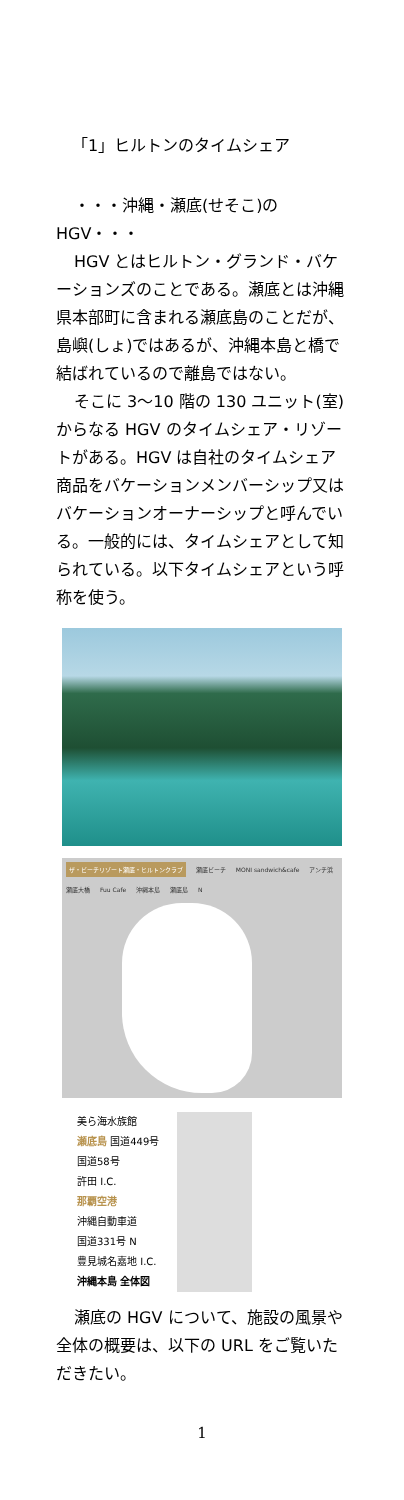「1」ヒルトンのタイムシェア
・・・沖縄・瀬底(せそこ)の HGV・・・
HGV とはヒルトン・グランド・バケーションズのことである。瀬底とは沖縄県本部町に含まれる瀬底島のことだが、島嶼(しょ)ではあるが、沖縄本島と橋で結ばれているので離島ではない。
そこに 3〜10 階の 130 ユニット(室)からなる HGV のタイムシェア・リゾートがある。HGV は自社のタイムシェア商品をバケーションメンバーシップ又はバケーションオーナーシップと呼んでいる。一般的には、タイムシェアとして知られている。以下タイムシェアという呼称を使う。
ザ・ビーチリゾート瀬底・ヒルトンクラブ 瀬底ビーチ MONI sandwich&cafe アンチ浜 瀬底大橋 Fuu Cafe 沖縄本島 瀬底島 N
美ら海水族館
瀬底島 国道449号
国道58号
許田 I.C.
那覇空港
沖縄自動車道
国道331号 N
豊見城名嘉地 I.C.
沖縄本島 全体図
瀬底の HGV について、施設の風景や全体の概要は、以下の URL をご覧いただきたい。
1